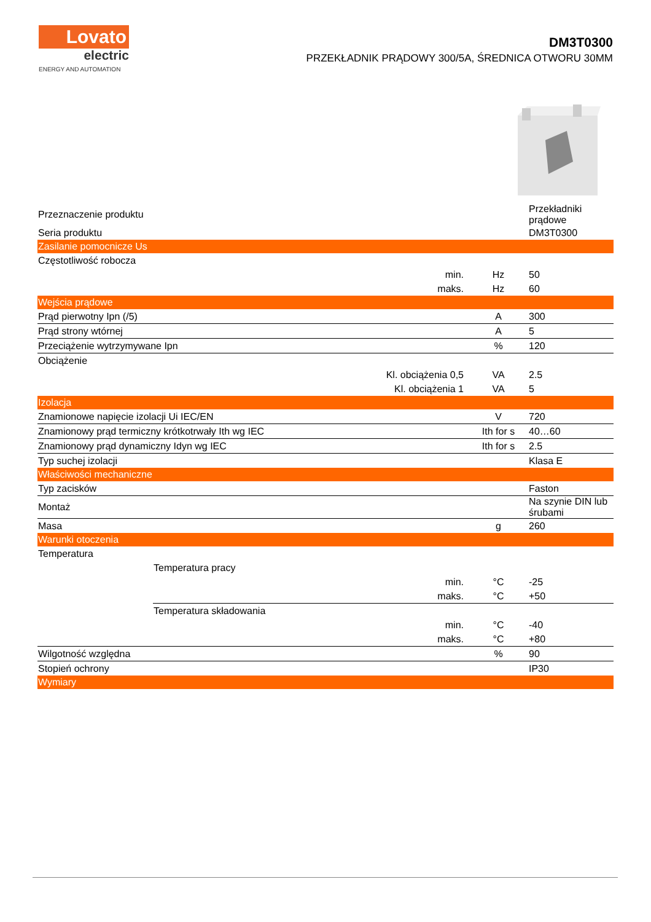Lovato
electric
ENERGY AND AUTOMATION
DM3T0300
PRZEKŁADNIK PRĄDOWY 300/5A, ŚREDNICA OTWORU 30MM
| Przeznaczenie produktu | | | Przekładniki prądowe |
| Seria produktu | | | DM3T0300 |
| Zasilanie pomocnicze Us | | | |
| Częstotliwość robocza | | | |
| min. | | Hz | 50 |
| maks. | | Hz | 60 |
| Wejścia prądowe | | | |
| Prąd pierwotny Ipn (/5) | | A | 300 |
| Prąd strony wtórnej | | A | 5 |
| Przeciążenie wytrzymywane Ipn | | % | 120 |
| Obciążenie | | | |
| Kl. obciążenia 0,5 | | VA | 2.5 |
| Kl. obciążenia 1 | | VA | 5 |
| Izolacja | | | |
| Znamionowe napięcie izolacji Ui IEC/EN | | V | 720 |
| Znamionowy prąd termiczny krótkotrwały Ith wg IEC | | Ith for s | 40…60 |
| Znamionowy prąd dynamiczny Idyn wg IEC | | Ith for s | 2.5 |
| Typ suchej izolacji | | | Klasa E |
| Właściwości mechaniczne | | | |
| Typ zacisków | | | Faston |
| Montaż | | | Na szynie DIN lub śrubami |
| Masa | | g | 260 |
| Warunki otoczenia | | | |
| Temperatura | | | |
| | Temperatura pracy | | |
| | min. | °C | -25 |
| | maks. | °C | +50 |
| | Temperatura składowania | | |
| | min. | °C | -40 |
| maks. | | °C | +80 |
| Wilgotność względna | | % | 90 |
| Stopień ochrony | | | IP30 |
| Wymiary | | | |